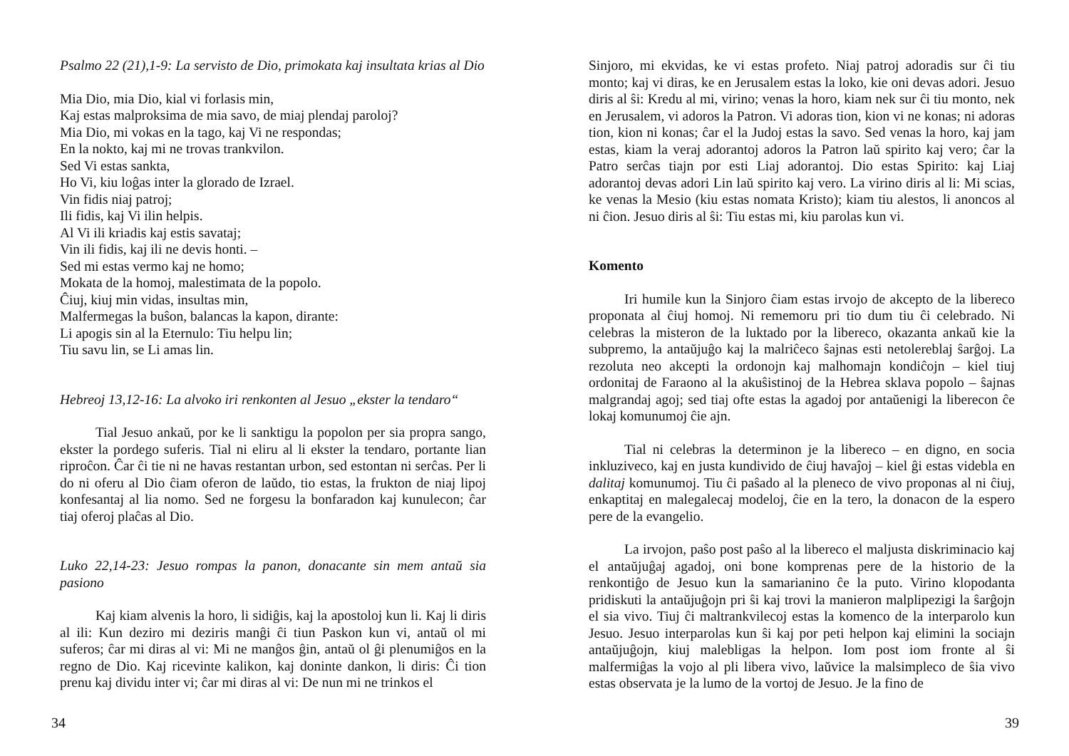Psalmo 22 (21),1-9: La servisto de Dio, primokata kaj insultata krias al Dio
Mia Dio, mia Dio, kial vi forlasis min,
Kaj estas malproksima de mia savo, de miaj plendaj paroloj?
Mia Dio, mi vokas en la tago, kaj Vi ne respondas;
En la nokto, kaj mi ne trovas trankvilon.
Sed Vi estas sankta,
Ho Vi, kiu loĝas inter la glorado de Izrael.
Vin fidis niaj patroj;
Ili fidis, kaj Vi ilin helpis.
Al Vi ili kriadis kaj estis savataj;
Vin ili fidis, kaj ili ne devis honti. –
Sed mi estas vermo kaj ne homo;
Mokata de la homoj, malestimata de la popolo.
Ĉiuj, kiuj min vidas, insultas min,
Malfermegas la buŝon, balancas la kapon, dirante:
Li apogis sin al la Eternulo: Tiu helpu lin;
Tiu savu lin, se Li amas lin.
Hebreoj 13,12-16: La alvoko iri renkonten al Jesuo „ekster la tendaro“
Tial Jesuo ankaŭ, por ke li sanktigu la popolon per sia propra sango, ekster la pordego suferis. Tial ni eliru al li ekster la tendaro, portante lian riproĉon. Ĉar ĉi tie ni ne havas restantan urbon, sed estontan ni serĉas. Per li do ni oferu al Dio ĉiam oferon de laŭdo, tio estas, la frukton de niaj lipoj konfesantaj al lia nomo. Sed ne forgesu la bonfaradon kaj kunulecon; ĉar tiaj oferoj plaĉas al Dio.
Luko 22,14-23: Jesuo rompas la panon, donacante sin mem antaŭ sia pasiono
Kaj kiam alvenis la horo, li sidiĝis, kaj la apostoloj kun li. Kaj li diris al ili: Kun deziro mi deziris manĝi ĉi tiun Paskon kun vi, antaŭ ol mi suferos; ĉar mi diras al vi: Mi ne manĝos ĝin, antaŭ ol ĝi plenumiĝos en la regno de Dio. Kaj ricevinte kalikon, kaj doninte dankon, li diris: Ĉi tion prenu kaj dividu inter vi; ĉar mi diras al vi: De nun mi ne trinkos el
34
Sinjoro, mi ekvidas, ke vi estas profeto. Niaj patroj adoradis sur ĉi tiu monto; kaj vi diras, ke en Jerusalem estas la loko, kie oni devas adori. Jesuo diris al ŝi: Kredu al mi, virino; venas la horo, kiam nek sur ĉi tiu monto, nek en Jerusalem, vi adoros la Patron. Vi adoras tion, kion vi ne konas; ni adoras tion, kion ni konas; ĉar el la Judoj estas la savo. Sed venas la horo, kaj jam estas, kiam la veraj adorantoj adoros la Patron laŭ spirito kaj vero; ĉar la Patro serĉas tiajn por esti Liaj adorantoj. Dio estas Spirito: kaj Liaj adorantoj devas adori Lin laŭ spirito kaj vero. La virino diris al li: Mi scias, ke venas la Mesio (kiu estas nomata Kristo); kiam tiu alestos, li anoncos al ni ĉion. Jesuo diris al ŝi: Tiu estas mi, kiu parolas kun vi.
Komento
Iri humile kun la Sinjoro ĉiam estas irvojo de akcepto de la libereco proponata al ĉiuj homoj. Ni rememoru pri tio dum tiu ĉi celebrado. Ni celebras la misteron de la luktado por la libereco, okazanta ankaŭ kie la subpremo, la antaŭjuĝo kaj la malriĉeco ŝajnas esti netolereblaj ŝarĝoj. La rezoluta neo akcepti la ordonojn kaj malhomajn kondiĉojn – kiel tiuj ordonitaj de Faraono al la akuŝistinoj de la Hebrea sklava popolo – ŝajnas malgrandaj agoj; sed tiaj ofte estas la agadoj por antaŭenigi la liberecon ĉe lokaj komunumoj ĉie ajn.
Tial ni celebras la determinon je la libereco – en digno, en socia inkluziveco, kaj en justa kundivido de ĉiuj havaĵoj – kiel ĝi estas videbla en dalitaj komunumoj. Tiu ĉi paŝado al la pleneco de vivo proponas al ni ĉiuj, enkaptitaj en malegalecaj modeloj, ĉie en la tero, la donacon de la espero pere de la evangelio.
La irvojon, paŝo post paŝo al la libereco el maljusta diskriminacio kaj el antaŭjuĝaj agadoj, oni bone komprenas pere de la historio de la renkontiĝo de Jesuo kun la samarianino ĉe la puto. Virino klopodanta pridiskuti la antaŭjuĝojn pri ŝi kaj trovi la manieron malplipezigi la ŝarĝojn el sia vivo. Tiuj ĉi maltrankvilecoj estas la komenco de la interparolo kun Jesuo. Jesuo interparolas kun ŝi kaj por peti helpon kaj elimini la sociajn antaŭjuĝojn, kiuj malebligas la helpon. Iom post iom fronte al ŝi malfermiĝas la vojo al pli libera vivo, laŭvice la malsimpleco de ŝia vivo estas observata je la lumo de la vortoj de Jesuo. Je la fino de
39